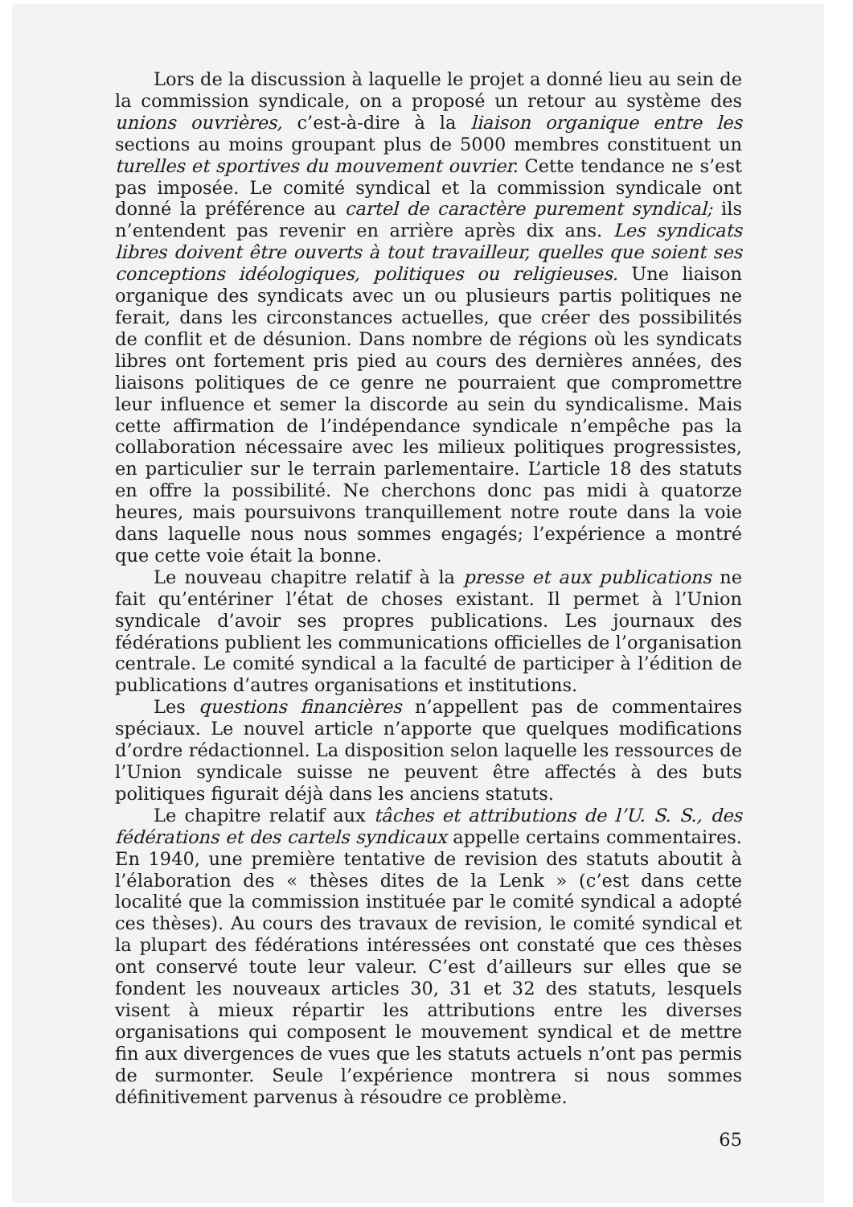Lors de la discussion à laquelle le projet a donné lieu au sein de la commission syndicale, on a proposé un retour au système des unions ouvrières, c’est-à-dire à la liaison organique entre les sections au moins groupant plus de 5000 membres constituent un turelles et sportives du mouvement ouvrier. Cette tendance ne s’est pas imposée. Le comité syndical et la commission syndicale ont donné la préférence au cartel de caractère purement syndical; ils n’entendent pas revenir en arrière après dix ans. Les syndicats libres doivent être ouverts à tout travailleur, quelles que soient ses conceptions idéologiques, politiques ou religieuses. Une liaison organique des syndicats avec un ou plusieurs partis politiques ne ferait, dans les circonstances actuelles, que créer des possibilités de conflit et de désunion. Dans nombre de régions où les syndicats libres ont fortement pris pied au cours des dernières années, des liaisons politiques de ce genre ne pourraient que compromettre leur influence et semer la discorde au sein du syndicalisme. Mais cette affirmation de l’indépendance syndicale n’empêche pas la collaboration nécessaire avec les milieux politiques progressistes, en particulier sur le terrain parlementaire. L’article 18 des statuts en offre la possibilité. Ne cherchons donc pas midi à quatorze heures, mais poursuivons tranquillement notre route dans la voie dans laquelle nous nous sommes engagés; l’expérience a montré que cette voie était la bonne.
Le nouveau chapitre relatif à la presse et aux publications ne fait qu’entériner l’état de choses existant. Il permet à l’Union syndicale d’avoir ses propres publications. Les journaux des fédérations publient les communications officielles de l’organisation centrale. Le comité syndical a la faculté de participer à l’édition de publications d’autres organisations et institutions.
Les questions financières n’appellent pas de commentaires spéciaux. Le nouvel article n’apporte que quelques modifications d’ordre rédactionnel. La disposition selon laquelle les ressources de l’Union syndicale suisse ne peuvent être affectés à des buts politiques figurait déjà dans les anciens statuts.
Le chapitre relatif aux tâches et attributions de l’U. S. S., des fédérations et des cartels syndicaux appelle certains commentaires. En 1940, une première tentative de revision des statuts aboutit à l’élaboration des « thèses dites de la Lenk » (c’est dans cette localité que la commission instituée par le comité syndical a adopté ces thèses). Au cours des travaux de revision, le comité syndical et la plupart des fédérations intéressées ont constaté que ces thèses ont conservé toute leur valeur. C’est d’ailleurs sur elles que se fondent les nouveaux articles 30, 31 et 32 des statuts, lesquels visent à mieux répartir les attributions entre les diverses organisations qui composent le mouvement syndical et de mettre fin aux divergences de vues que les statuts actuels n’ont pas permis de surmonter. Seule l’expérience montrera si nous sommes définitivement parvenus à résoudre ce problème.
65